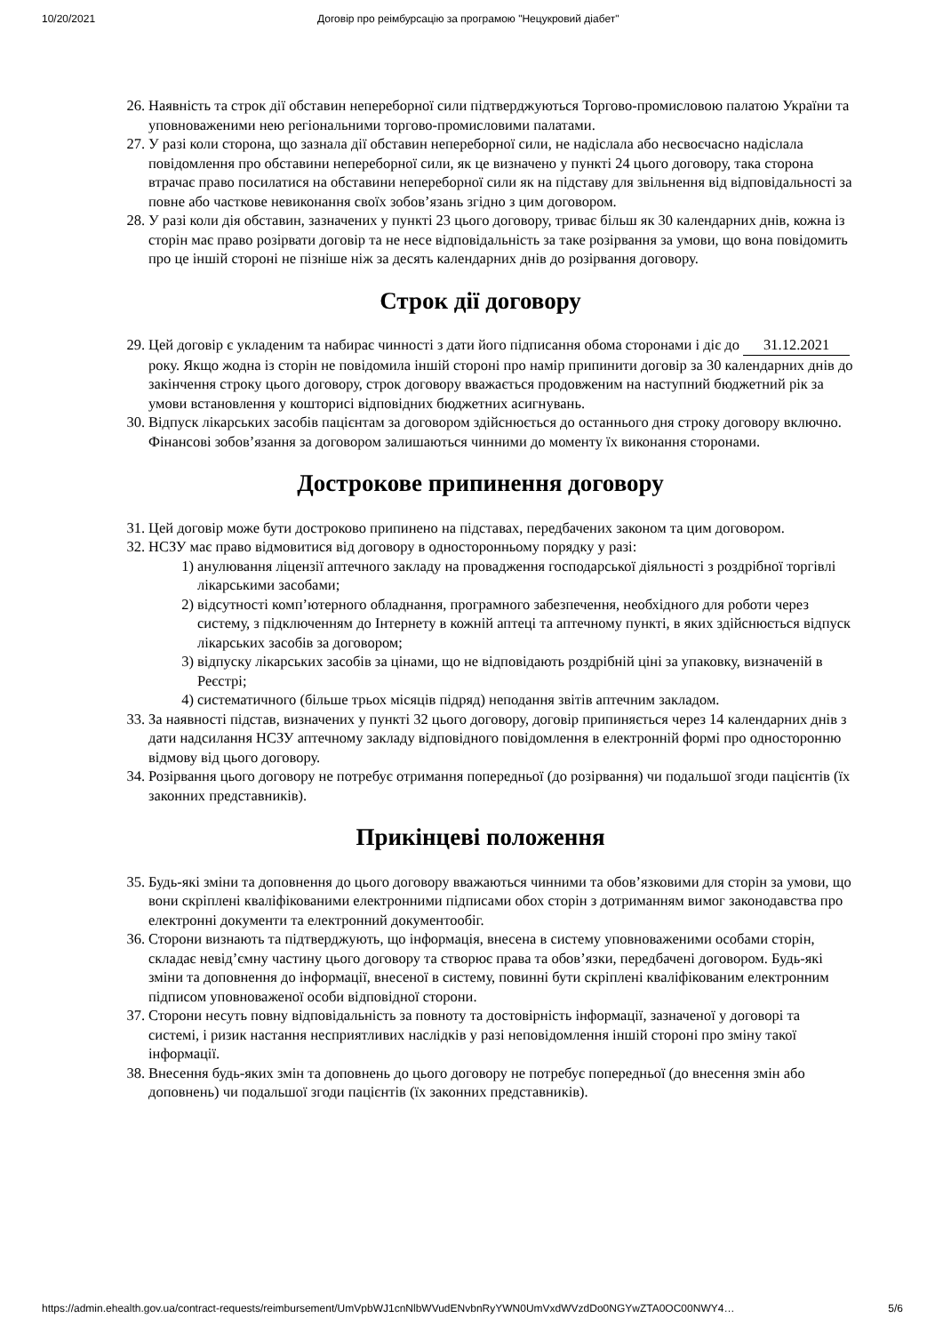10/20/2021 Договір про реімбурсацію за програмою "Нецукровий діабет"
26. Наявність та строк дії обставин непереборної сили підтверджуються Торгово-промисловою палатою України та уповноваженими нею регіональними торгово-промисловими палатами.
27. У разі коли сторона, що зазнала дії обставин непереборної сили, не надіслала або несвоєчасно надіслала повідомлення про обставини непереборної сили, як це визначено у пункті 24 цього договору, така сторона втрачає право посилатися на обставини непереборної сили як на підставу для звільнення від відповідальності за повне або часткове невиконання своїх зобов’язань згідно з цим договором.
28. У разі коли дія обставин, зазначених у пункті 23 цього договору, триває більш як 30 календарних днів, кожна із сторін має право розірвати договір та не несе відповідальність за таке розірвання за умови, що вона повідомить про це іншій стороні не пізніше ніж за десять календарних днів до розірвання договору.
Строк дії договору
29. Цей договір є укладеним та набирає чинності з дати його підписання обома сторонами і діє до 31.12.2021 року. Якщо жодна із сторін не повідомила іншій стороні про намір припинити договір за 30 календарних днів до закінчення строку цього договору, строк договору вважається продовженим на наступний бюджетний рік за умови встановлення у кошторисі відповідних бюджетних асигнувань.
30. Відпуск лікарських засобів пацієнтам за договором здійснюється до останнього дня строку договору включно. Фінансові зобов’язання за договором залишаються чинними до моменту їх виконання сторонами.
Дострокове припинення договору
31. Цей договір може бути достроково припинено на підставах, передбачених законом та цим договором.
32. НСЗУ має право відмовитися від договору в односторонньому порядку у разі:
1) анулювання ліцензії аптечного закладу на провадження господарської діяльності з роздрібної торгівлі лікарськими засобами;
2) відсутності комп’ютерного обладнання, програмного забезпечення, необхідного для роботи через систему, з підключенням до Інтернету в кожній аптеці та аптечному пункті, в яких здійснюється відпуск лікарських засобів за договором;
3) відпуску лікарських засобів за цінами, що не відповідають роздрібній ціні за упаковку, визначеній в Реєстрі;
4) систематичного (більше трьох місяців підряд) неподання звітів аптечним закладом.
33. За наявності підстав, визначених у пункті 32 цього договору, договір припиняється через 14 календарних днів з дати надсилання НСЗУ аптечному закладу відповідного повідомлення в електронній формі про односторонню відмову від цього договору.
34. Розірвання цього договору не потребує отримання попередньої (до розірвання) чи подальшої згоди пацієнтів (їх законних представників).
Прикінцеві положення
35. Будь-які зміни та доповнення до цього договору вважаються чинними та обов’язковими для сторін за умови, що вони скріплені кваліфікованими електронними підписами обох сторін з дотриманням вимог законодавства про електронні документи та електронний документообіг.
36. Сторони визнають та підтверджують, що інформація, внесена в систему уповноваженими особами сторін, складає невід’ємну частину цього договору та створює права та обов’язки, передбачені договором. Будь-які зміни та доповнення до інформації, внесеної в систему, повинні бути скріплені кваліфікованим електронним підписом уповноваженої особи відповідної сторони.
37. Сторони несуть повну відповідальність за повноту та достовірність інформації, зазначеної у договорі та системі, і ризик настання несприятливих наслідків у разі неповідомлення іншій стороні про зміну такої інформації.
38. Внесення будь-яких змін та доповнень до цього договору не потребує попередньої (до внесення змін або доповнень) чи подальшої згоди пацієнтів (їх законних представників).
https://admin.ehealth.gov.ua/contract-requests/reimbursement/UmVpbWJ1cnNlbWVudENvbnRyYWN0UmVxdWVzdDo0NGYwZTA0OC00NWY4… 5/6